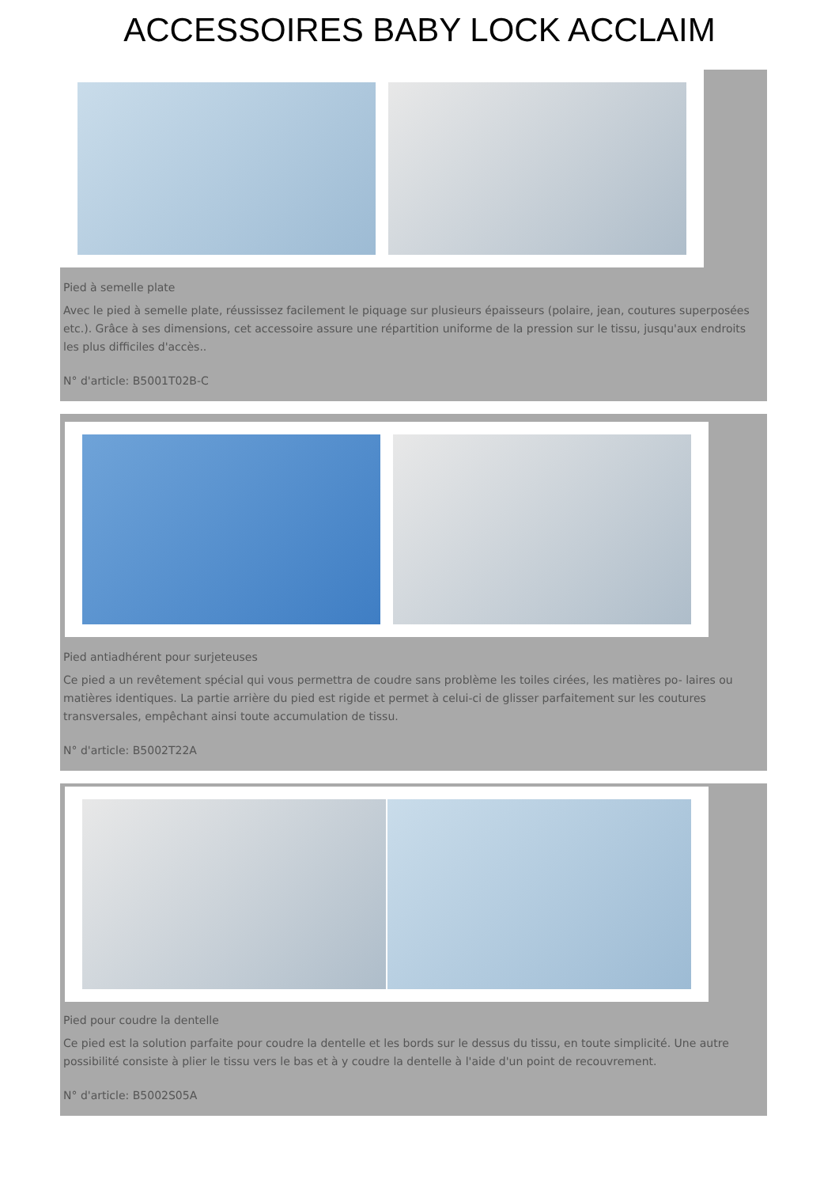ACCESSOIRES BABY LOCK ACCLAIM
Pied à semelle plate
Avec le pied à semelle plate, réussissez facilement le piquage sur plusieurs épaisseurs (polaire, jean, coutures superposées etc.). Grâce à ses dimensions, cet accessoire assure une répartition uniforme de la pression sur le tissu, jusqu'aux endroits les plus difficiles d'accès..
N° d'article: B5001T02B-C
Pied antiadhérent pour surjeteuses
Ce pied a un revêtement spécial qui vous permettra de coudre sans problème les toiles cirées, les matières po- laires ou matières identiques. La partie arrière du pied est rigide et permet à celui-ci de glisser parfaitement sur les coutures transversales, empêchant ainsi toute accumulation de tissu.
N° d'article: B5002T22A
Pied pour coudre la dentelle
Ce pied est la solution parfaite pour coudre la dentelle et les bords sur le dessus du tissu, en toute simplicité. Une autre possibilité consiste à plier le tissu vers le bas et à y coudre la dentelle à l'aide d'un point de recouvrement.
N° d'article: B5002S05A